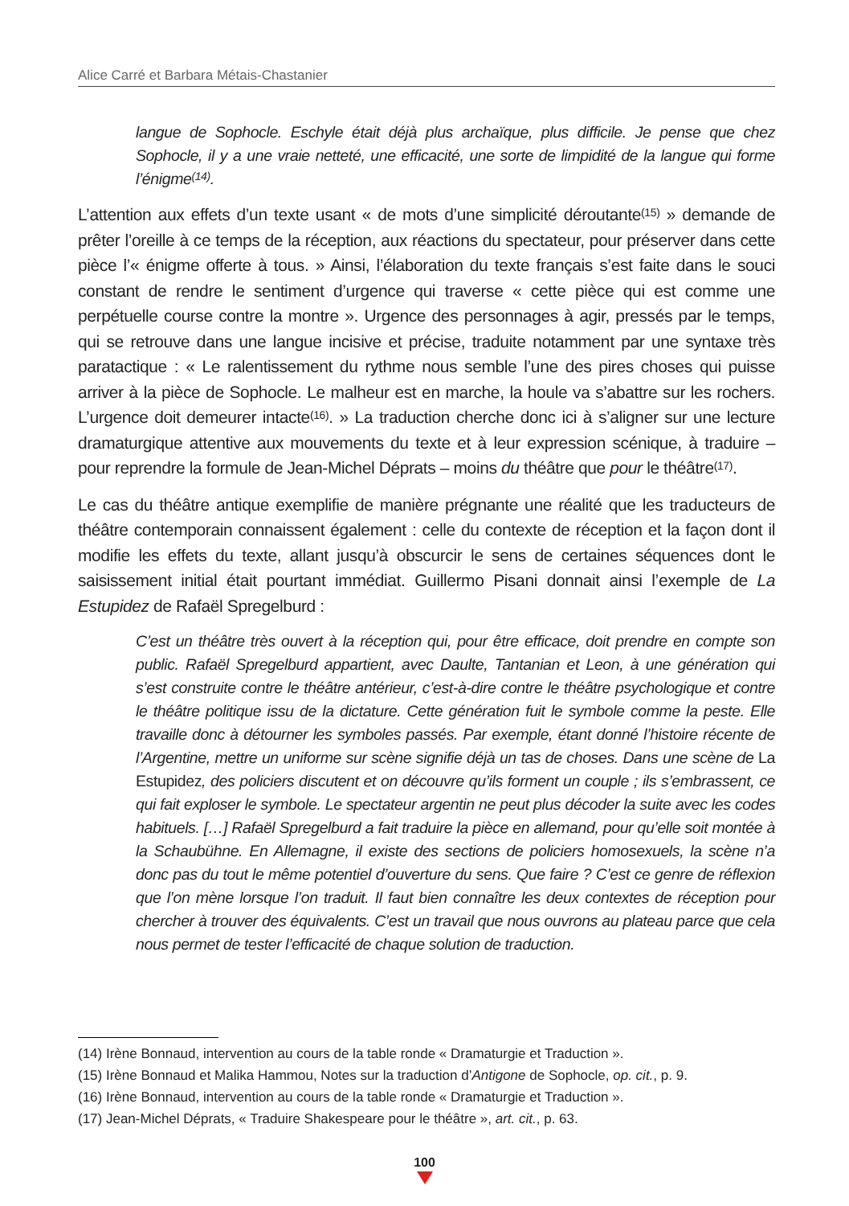Alice Carré et Barbara Métais-Chastanier
langue de Sophocle. Eschyle était déjà plus archaïque, plus difficile. Je pense que chez Sophocle, il y a une vraie netteté, une efficacité, une sorte de limpidité de la langue qui forme l’énigme<sup>(14)</sup>.
L’attention aux effets d’un texte usant « de mots d’une simplicité déroutante<sup>(15)</sup> » demande de prêter l’oreille à ce temps de la réception, aux réactions du spectateur, pour préserver dans cette pièce l’« énigme offerte à tous. » Ainsi, l’élaboration du texte français s’est faite dans le souci constant de rendre le sentiment d’urgence qui traverse « cette pièce qui est comme une perpétuelle course contre la montre ». Urgence des personnages à agir, pressés par le temps, qui se retrouve dans une langue incisive et précise, traduite notamment par une syntaxe très paratactique : « Le ralentissement du rythme nous semble l’une des pires choses qui puisse arriver à la pièce de Sophocle. Le malheur est en marche, la houle va s’abattre sur les rochers. L’urgence doit demeurer intacte<sup>(16)</sup>. » La traduction cherche donc ici à s’aligner sur une lecture dramaturgique attentive aux mouvements du texte et à leur expression scénique, à traduire – pour reprendre la formule de Jean-Michel Déprats – moins du théâtre que pour le théâtre<sup>(17)</sup>.
Le cas du théâtre antique exemplifie de manière prégnante une réalité que les traducteurs de théâtre contemporain connaissent également : celle du contexte de réception et la façon dont il modifie les effets du texte, allant jusqu’à obscurcir le sens de certaines séquences dont le saisissement initial était pourtant immédiat. Guillermo Pisani donnait ainsi l’exemple de La Estupidez de Rafaël Spregelburd :
C’est un théâtre très ouvert à la réception qui, pour être efficace, doit prendre en compte son public. Rafaël Spregelburd appartient, avec Daulte, Tantanian et Leon, à une génération qui s’est construite contre le théâtre antérieur, c’est-à-dire contre le théâtre psychologique et contre le théâtre politique issu de la dictature. Cette génération fuit le symbole comme la peste. Elle travaille donc à détourner les symboles passés. Par exemple, étant donné l’histoire récente de l’Argentine, mettre un uniforme sur scène signifie déjà un tas de choses. Dans une scène de La Estupidez, des policiers discutent et on découvre qu’ils forment un couple ; ils s’embrassent, ce qui fait exploser le symbole. Le spectateur argentin ne peut plus décoder la suite avec les codes habituels. […] Rafaël Spregelburd a fait traduire la pièce en allemand, pour qu’elle soit montée à la Schaubühne. En Allemagne, il existe des sections de policiers homosexuels, la scène n’a donc pas du tout le même potentiel d’ouverture du sens. Que faire ? C’est ce genre de réflexion que l’on mène lorsque l’on traduit. Il faut bien connaître les deux contextes de réception pour chercher à trouver des équivalents. C’est un travail que nous ouvrons au plateau parce que cela nous permet de tester l’efficacité de chaque solution de traduction.
(14) Irène Bonnaud, intervention au cours de la table ronde « Dramaturgie et Traduction ».
(15) Irène Bonnaud et Malika Hammou, Notes sur la traduction d’Antigone de Sophocle, op. cit., p. 9.
(16) Irène Bonnaud, intervention au cours de la table ronde « Dramaturgie et Traduction ».
(17) Jean-Michel Déprats, « Traduire Shakespeare pour le théâtre », art. cit., p. 63.
100